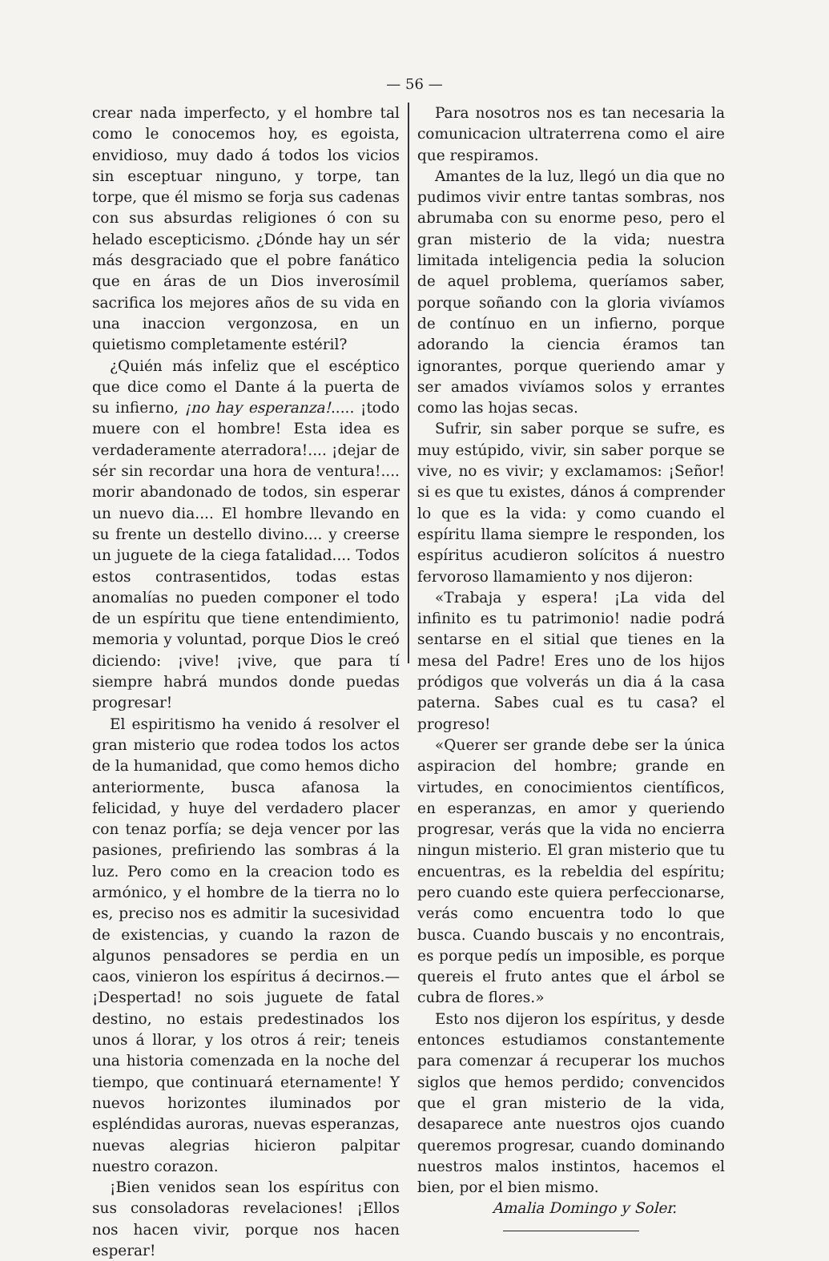— 56 —
crear nada imperfecto, y el hombre tal como le conocemos hoy, es egoista, envidioso, muy dado á todos los vicios sin esceptuar ninguno, y torpe, tan torpe, que él mismo se forja sus cadenas con sus absurdas religiones ó con su helado escepticismo. ¿Dónde hay un sér más desgraciado que el pobre fanático que en áras de un Dios inverosímil sacrifica los mejores años de su vida en una inaccion vergonzosa, en un quietismo completamente estéril?
¿Quién más infeliz que el escéptico que dice como el Dante á la puerta de su infierno, ¡no hay esperanza!..... ¡todo muere con el hombre! Esta idea es verdaderamente aterradora!.... ¡dejar de sér sin recordar una hora de ventura!.... morir abandonado de todos, sin esperar un nuevo dia.... El hombre llevando en su frente un destello divino.... y creerse un juguete de la ciega fatalidad.... Todos estos contrasentidos, todas estas anomalías no pueden componer el todo de un espíritu que tiene entendimiento, memoria y voluntad, porque Dios le creó diciendo: ¡vive! ¡vive, que para tí siempre habrá mundos donde puedas progresar!
El espiritismo ha venido á resolver el gran misterio que rodea todos los actos de la humanidad, que como hemos dicho anteriormente, busca afanosa la felicidad, y huye del verdadero placer con tenaz porfía; se deja vencer por las pasiones, prefiriendo las sombras á la luz. Pero como en la creacion todo es armónico, y el hombre de la tierra no lo es, preciso nos es admitir la sucesividad de existencias, y cuando la razon de algunos pensadores se perdia en un caos, vinieron los espíritus á decirnos.—¡Despertad! no sois juguete de fatal destino, no estais predestinados los unos á llorar, y los otros á reir; teneis una historia comenzada en la noche del tiempo, que continuará eternamente! Y nuevos horizontes iluminados por espléndidas auroras, nuevas esperanzas, nuevas alegrias hicieron palpitar nuestro corazon.
¡Bien venidos sean los espíritus con sus consoladoras revelaciones! ¡Ellos nos hacen vivir, porque nos hacen esperar!
Para nosotros nos es tan necesaria la comunicacion ultraterrena como el aire que respiramos.
Amantes de la luz, llegó un dia que no pudimos vivir entre tantas sombras, nos abrumaba con su enorme peso, pero el gran misterio de la vida; nuestra limitada inteligencia pedia la solucion de aquel problema, queríamos saber, porque soñando con la gloria vivíamos de contínuo en un infierno, porque adorando la ciencia éramos tan ignorantes, porque queriendo amar y ser amados vivíamos solos y errantes como las hojas secas.
Sufrir, sin saber porque se sufre, es muy estúpido, vivir, sin saber porque se vive, no es vivir; y exclamamos: ¡Señor! si es que tu existes, dános á comprender lo que es la vida: y como cuando el espíritu llama siempre le responden, los espíritus acudieron solícitos á nuestro fervoroso llamamiento y nos dijeron:
«Trabaja y espera! ¡La vida del infinito es tu patrimonio! nadie podrá sentarse en el sitial que tienes en la mesa del Padre! Eres uno de los hijos pródigos que volverás un dia á la casa paterna. Sabes cual es tu casa? el progreso!
«Querer ser grande debe ser la única aspiracion del hombre; grande en virtudes, en conocimientos científicos, en esperanzas, en amor y queriendo progresar, verás que la vida no encierra ningun misterio. El gran misterio que tu encuentras, es la rebeldia del espíritu; pero cuando este quiera perfeccionarse, verás como encuentra todo lo que busca. Cuando buscais y no encontrais, es porque pedís un imposible, es porque quereis el fruto antes que el árbol se cubra de flores.»
Esto nos dijeron los espíritus, y desde entonces estudiamos constantemente para comenzar á recuperar los muchos siglos que hemos perdido; convencidos que el gran misterio de la vida, desaparece ante nuestros ojos cuando queremos progresar, cuando dominando nuestros malos instintos, hacemos el bien, por el bien mismo.
Amalia Domingo y Soler.